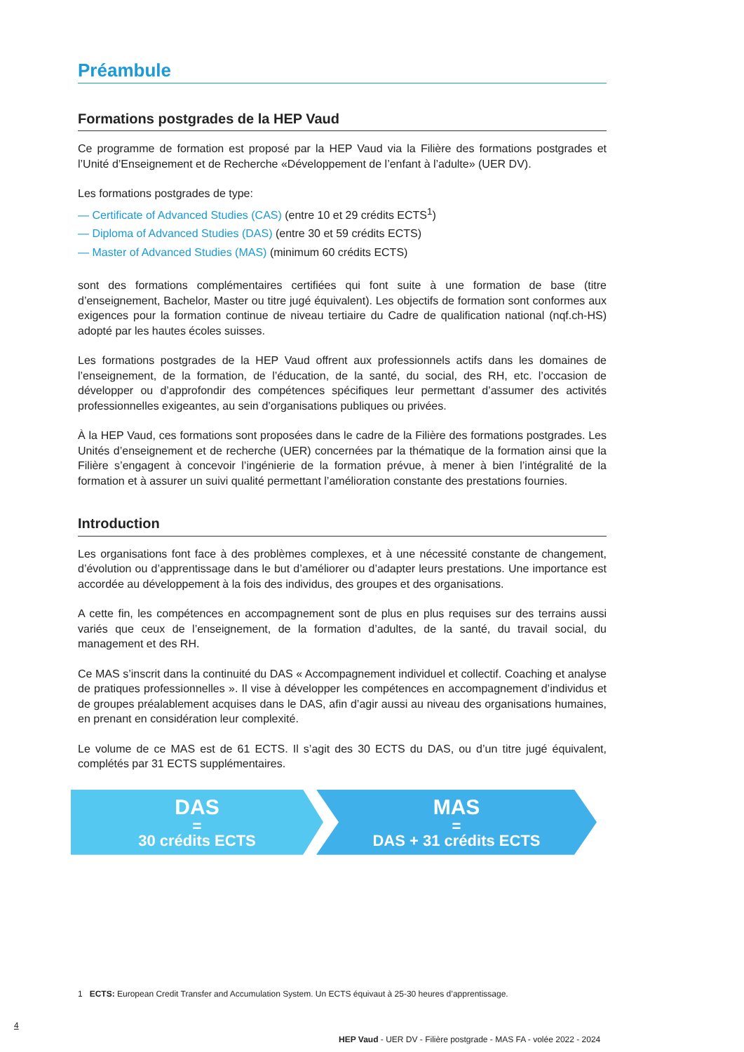Préambule
Formations postgrades de la HEP Vaud
Ce programme de formation est proposé par la HEP Vaud via la Filière des formations postgrades et l’Unité d’Enseignement et de Recherche «Développement de l’enfant à l’adulte» (UER DV).
Les formations postgrades de type:
— Certificate of Advanced Studies (CAS) (entre 10 et 29 crédits ECTS<sup>1</sup>)
— Diploma of Advanced Studies (DAS) (entre 30 et 59 crédits ECTS)
— Master of Advanced Studies (MAS) (minimum 60 crédits ECTS)
sont des formations complémentaires certifiées qui font suite à une formation de base (titre d’enseignement, Bachelor, Master ou titre jugé équivalent). Les objectifs de formation sont conformes aux exigences pour la formation continue de niveau tertiaire du Cadre de qualification national (nqf.ch-HS) adopté par les hautes écoles suisses.
Les formations postgrades de la HEP Vaud offrent aux professionnels actifs dans les domaines de l’enseignement, de la formation, de l’éducation, de la santé, du social, des RH, etc. l’occasion de développer ou d’approfondir des compétences spécifiques leur permettant d’assumer des activités professionnelles exigeantes, au sein d’organisations publiques ou privées.
À la HEP Vaud, ces formations sont proposées dans le cadre de la Filière des formations postgrades. Les Unités d’enseignement et de recherche (UER) concernées par la thématique de la formation ainsi que la Filière s’engagent à concevoir l’ingénierie de la formation prévue, à mener à bien l’intégralité de la formation et à assurer un suivi qualité permettant l’amélioration constante des prestations fournies.
Introduction
Les organisations font face à des problèmes complexes, et à une nécessité constante de changement, d’évolution ou d’apprentissage dans le but d’améliorer ou d’adapter leurs prestations. Une importance est accordée au développement à la fois des individus, des groupes et des organisations.
A cette fin, les compétences en accompagnement sont de plus en plus requises sur des terrains aussi variés que ceux de l’enseignement, de la formation d’adultes, de la santé, du travail social, du management et des RH.
Ce MAS s’inscrit dans la continuité du DAS « Accompagnement individuel et collectif. Coaching et analyse de pratiques professionnelles ». Il vise à développer les compétences en accompagnement d’individus et de groupes préalablement acquises dans le DAS, afin d’agir aussi au niveau des organisations humaines, en prenant en considération leur complexité.
Le volume de ce MAS est de 61 ECTS. Il s’agit des 30 ECTS du DAS, ou d’un titre jugé équivalent, complétés par 31 ECTS supplémentaires.
DAS
=
30 crédits ECTS
MAS
=
DAS + 31 crédits ECTS
1 ECTS: European Credit Transfer and Accumulation System. Un ECTS équivaut à 25-30 heures d’apprentissage.
4
HEP Vaud - UER DV - Filière postgrade - MAS FA - volée 2022 - 2024